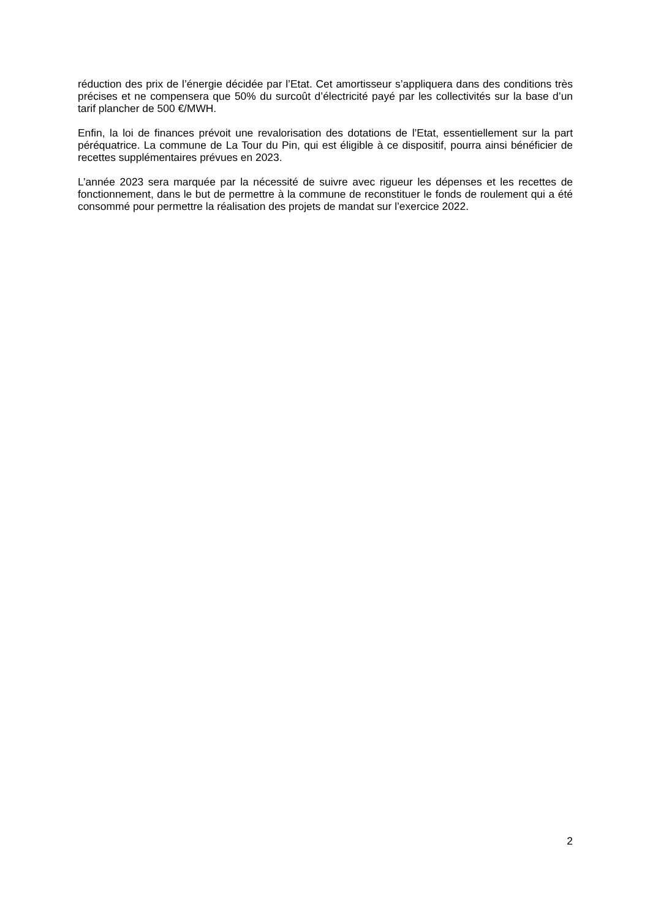réduction des prix de l’énergie décidée par l’Etat. Cet amortisseur s’appliquera dans des conditions très précises et ne compensera que 50% du surcoût d’électricité payé par les collectivités sur la base d’un tarif plancher de 500 €/MWH.
Enfin, la loi de finances prévoit une revalorisation des dotations de l’Etat, essentiellement sur la part péréquatrice. La commune de La Tour du Pin, qui est éligible à ce dispositif, pourra ainsi bénéficier de recettes supplémentaires prévues en 2023.
L’année 2023 sera marquée par la nécessité de suivre avec rigueur les dépenses et les recettes de fonctionnement, dans le but de permettre à la commune de reconstituer le fonds de roulement qui a été consommé pour permettre la réalisation des projets de mandat sur l’exercice 2022.
2